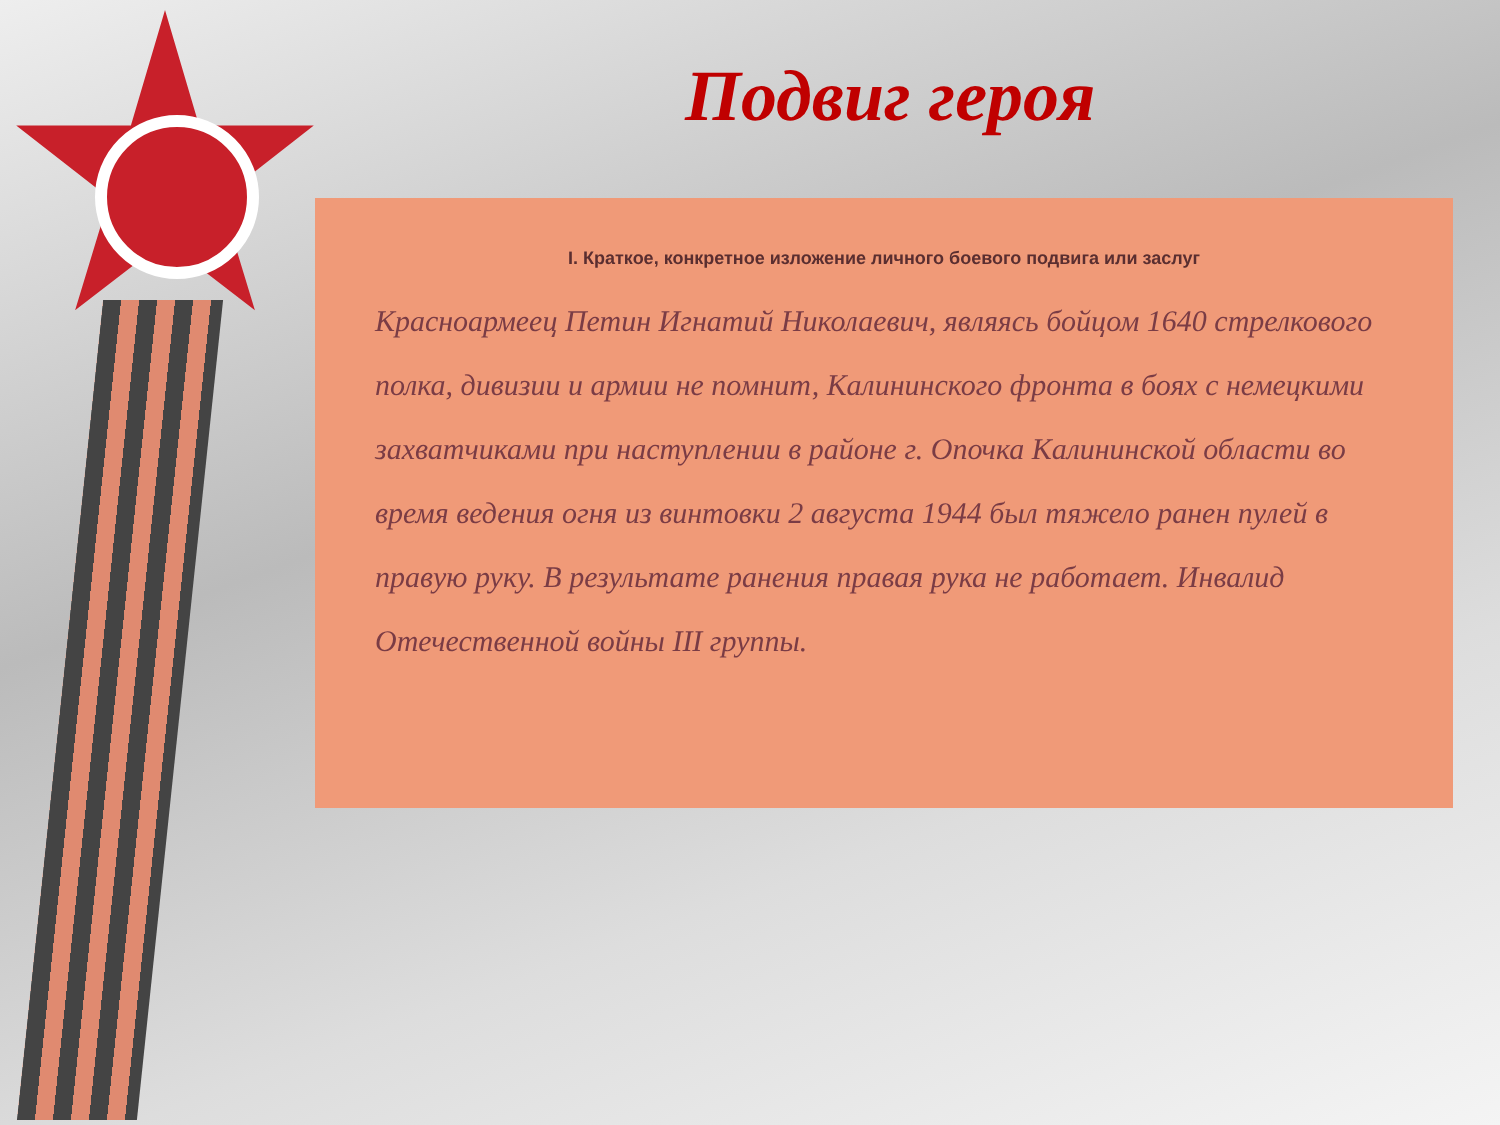Подвиг героя
I. Краткое, конкретное изложение личного боевого подвига или заслуг
Красноармеец Петин Игнатий Николаевич, являясь бойцом 1640 стрелкового полка, дивизии и армии не помнит, Калининского фронта в боях с немецкими захватчиками при наступлении в районе г. Опочка Калининской области во время ведения огня из винтовки 2 августа 1944 был тяжело ранен пулей в правую руку. В результате ранения правая рука не работает. Инвалид Отечественной войны III группы.